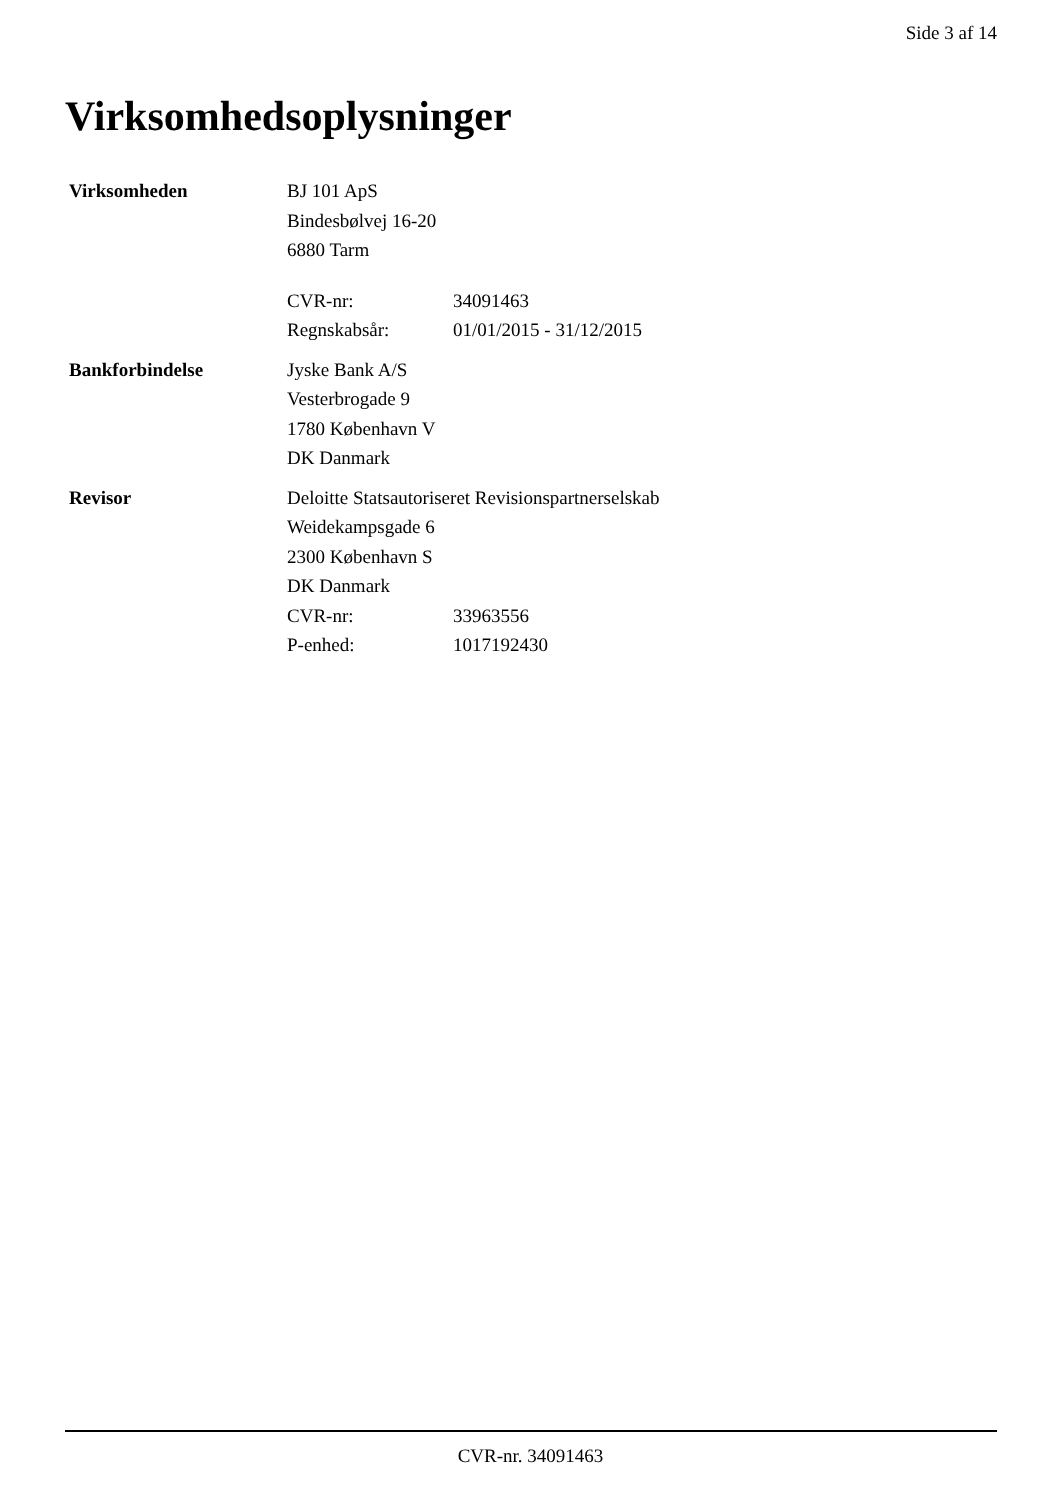Side 3 af 14
Virksomhedsoplysninger
Virksomheden BJ 101 ApS
Bindesbølvej 16-20
6880 Tarm
CVR-nr: 34091463
Regnskabsår: 01/01/2015 - 31/12/2015
Bankforbindelse Jyske Bank A/S
Vesterbrogade 9
1780 København V
DK Danmark
Revisor Deloitte Statsautoriseret Revisionspartnerselskab
Weidekampsgade 6
2300 København S
DK Danmark
CVR-nr: 33963556
P-enhed: 1017192430
CVR-nr. 34091463